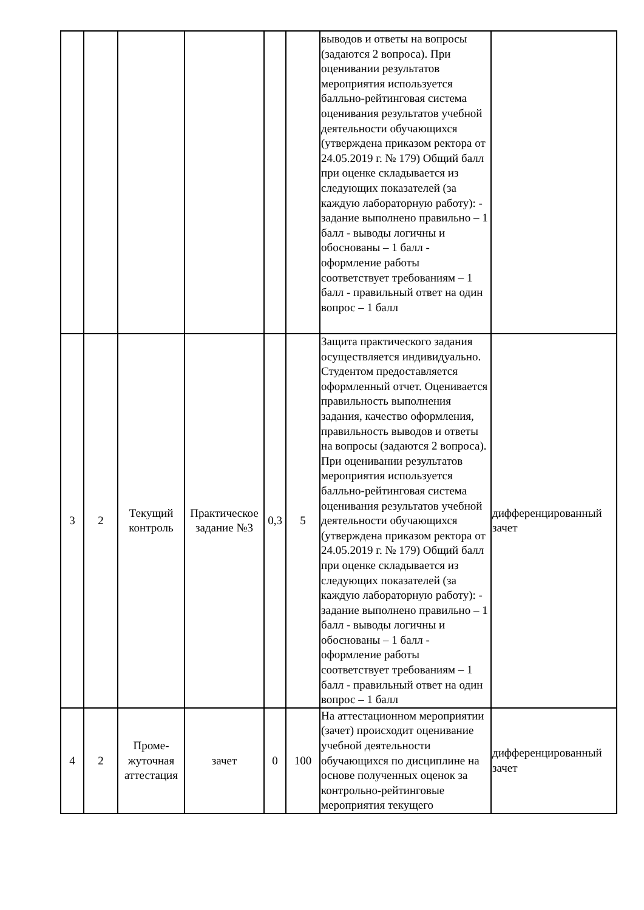| | | | | | | выводов и ответы на вопросы (задаются 2 вопроса). При оценивании результатов мероприятия используется балльно-рейтинговая система оценивания результатов учебной деятельности обучающихся (утверждена приказом ректора от 24.05.2019 г. № 179) Общий балл при оценке складывается из следующих показателей (за каждую лабораторную работу): - задание выполнено правильно – 1 балл - выводы логичны и обоснованы – 1 балл - оформление работы соответствует требованиям – 1 балл - правильный ответ на один вопрос – 1 балл | |
| 3 | 2 | Текущий контроль | Практическое задание №3 | 0,3 | 5 | Защита практического задания осуществляется индивидуально. Студентом предоставляется оформленный отчет. Оценивается правильность выполнения задания, качество оформления, правильность выводов и ответы на вопросы (задаются 2 вопроса). При оценивании результатов мероприятия используется балльно-рейтинговая система оценивания результатов учебной деятельности обучающихся (утверждена приказом ректора от 24.05.2019 г. № 179) Общий балл при оценке складывается из следующих показателей (за каждую лабораторную работу): - задание выполнено правильно – 1 балл - выводы логичны и обоснованы – 1 балл - оформление работы соответствует требованиям – 1 балл - правильный ответ на один вопрос – 1 балл | дифференцированный зачет |
| 4 | 2 | Проме- жуточная аттестация | зачет | 0 | 100 | На аттестационном мероприятии (зачет) происходит оценивание учебной деятельности обучающихся по дисциплине на основе полученных оценок за контрольно-рейтинговые мероприятия текущего | дифференцированный зачет |